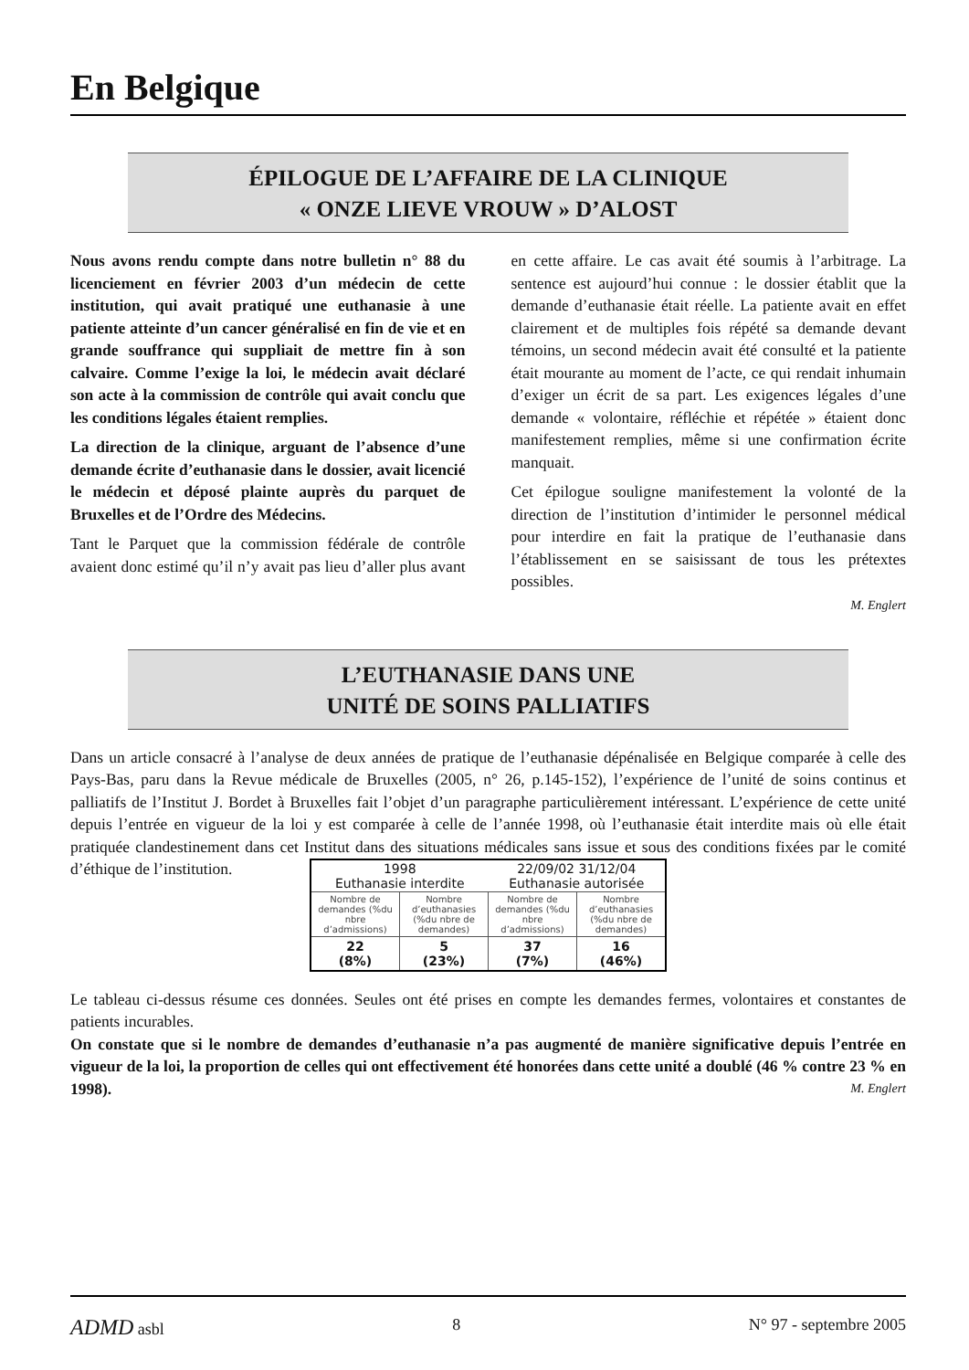En Belgique
ÉPILOGUE DE L’AFFAIRE DE LA CLINIQUE
« ONZE LIEVE VROUW » D’ALOST
Nous avons rendu compte dans notre bulletin n° 88 du licenciement en février 2003 d’un médecin de cette institution, qui avait pratiqué une euthanasie à une patiente atteinte d’un cancer généralisé en fin de vie et en grande souffrance qui suppliait de mettre fin à son calvaire. Comme l’exige la loi, le médecin avait déclaré son acte à la commission de contrôle qui avait conclu que les conditions légales étaient remplies.
La direction de la clinique, arguant de l’absence d’une demande écrite d’euthanasie dans le dossier, avait licencié le médecin et déposé plainte auprès du parquet de Bruxelles et de l’Ordre des Médecins.
Tant le Parquet que la commission fédérale de contrôle avaient donc estimé qu’il n’y avait pas lieu d’aller plus avant en cette affaire. Le cas avait été soumis à l’arbitrage. La sentence est aujourd’hui connue : le dossier établit que la demande d’euthanasie était réelle. La patiente avait en effet clairement et de multiples fois répété sa demande devant témoins, un second médecin avait été consulté et la patiente était mourante au moment de l’acte, ce qui rendait inhumain d’exiger un écrit de sa part. Les exigences légales d’une demande « volontaire, réfléchie et répétée » étaient donc manifestement remplies, même si une confirmation écrite manquait.
Cet épilogue souligne manifestement la volonté de la direction de l’institution d’intimider le personnel médical pour interdire en fait la pratique de l’euthanasie dans l’établissement en se saisissant de tous les prétextes possibles.
M. Englert
L’EUTHANASIE DANS UNE
UNITÉ DE SOINS PALLIATIFS
Dans un article consacré à l’analyse de deux années de pratique de l’euthanasie dépénalisée en Belgique comparée à celle des Pays-Bas, paru dans la Revue médicale de Bruxelles (2005, n° 26, p.145-152), l’expérience de l’unité de soins continus et palliatifs de l’Institut J. Bordet à Bruxelles fait l’objet d’un paragraphe particulièrement intéressant. L’expérience de cette unité depuis l’entrée en vigueur de la loi y est comparée à celle de l’année 1998, où l’euthanasie était interdite mais où elle était pratiquée clandestinement dans cet Institut dans des situations médicales sans issue et sous des conditions fixées par le comité d’éthique de l’institution.
| 1998 Euthanasie interdite | | 22/09/02 31/12/04 Euthanasie autorisée | |
| --- | --- | --- | --- |
| Nombre de demandes (%du nbre d’admissions) | Nombre d’euthanasies (%du nbre de demandes) | Nombre de demandes (%du nbre d’admissions) | Nombre d’euthanasies (%du nbre de demandes) |
| 22 (8%) | 5 (23%) | 37 (7%) | 16 (46%) |
Le tableau ci-dessus résume ces données. Seules ont été prises en compte les demandes fermes, volontaires et constantes de patients incurables.
On constate que si le nombre de demandes d’euthanasie n’a pas augmenté de manière significative depuis l’entrée en vigueur de la loi, la proportion de celles qui ont effectivement été honorées dans cette unité a doublé (46 % contre 23 % en 1998). M. Englert
ADMD asbl 8 N° 97 - septembre 2005